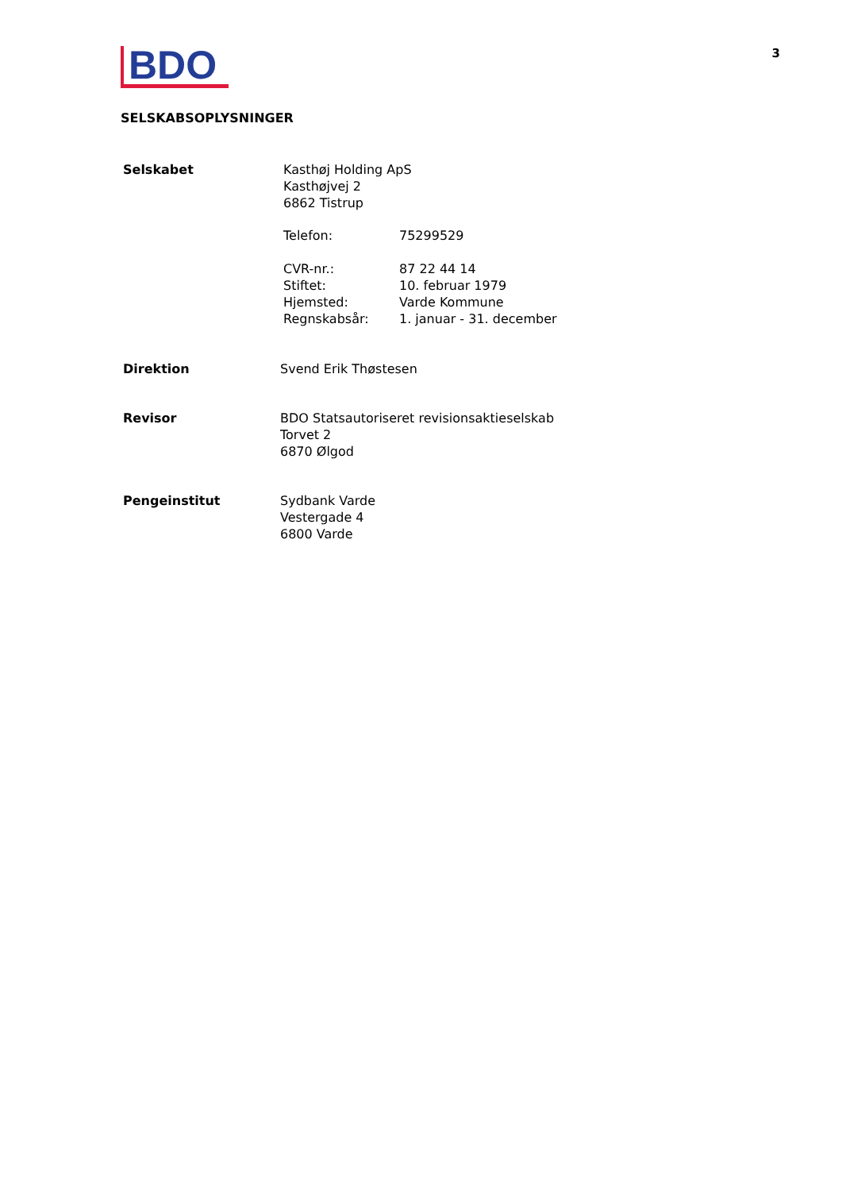BDO
3
SELSKABSOPLYSNINGER
Selskabet Kasthøj Holding ApS
Kasthøjvej 2
6862 Tistrup
Telefon: 75299529
CVR-nr.:
Stiftet:
Hjemsted:
Regnskabsår:
87 22 44 14
10. februar 1979
Varde Kommune
1. januar - 31. december
Direktion Svend Erik Thøstesen
Revisor BDO Statsautoriseret revisionsaktieselskab
Torvet 2
6870 Ølgod
Pengeinstitut Sydbank Varde
Vestergade 4
6800 Varde